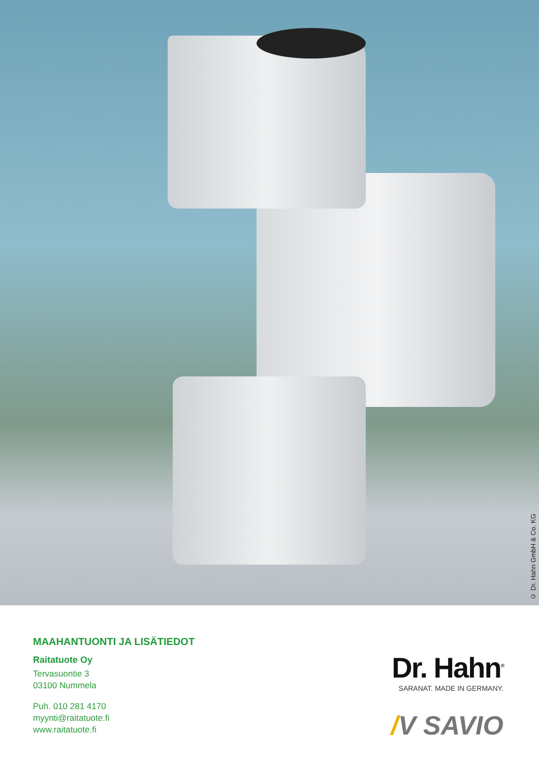© Dr. Hahn GmbH & Co. KG
MAAHANTUONTI JA LISÄTIEDOT
Raitatuote Oy
Tervasuontie 3
03100 Nummela
Puh. 010 281 4170
myynti@raitatuote.fi
www.raitatuote.fi
Dr. Hahn<sup>®</sup>
SARANAT. MADE IN GERMANY.
/V SAVIO